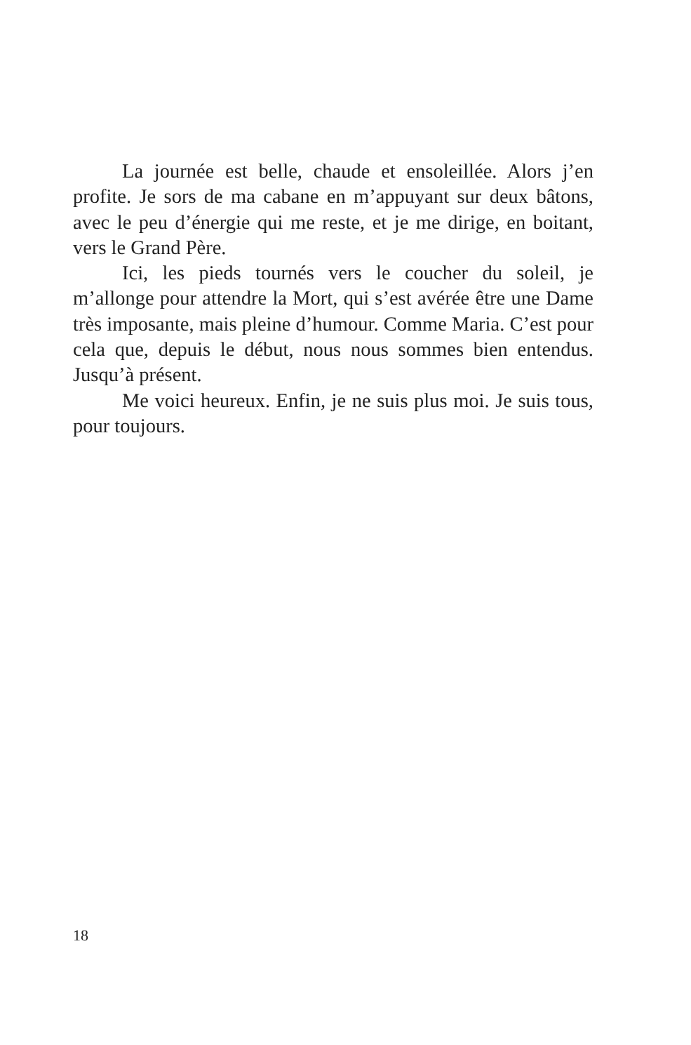La journée est belle, chaude et ensoleillée. Alors j’en profite. Je sors de ma cabane en m’appuyant sur deux bâtons, avec le peu d’énergie qui me reste, et je me dirige, en boitant, vers le Grand Père.
Ici, les pieds tournés vers le coucher du soleil, je m’allonge pour attendre la Mort, qui s’est avérée être une Dame très imposante, mais pleine d’humour. Comme Maria. C’est pour cela que, depuis le début, nous nous sommes bien entendus. Jusqu’à présent.
Me voici heureux. Enfin, je ne suis plus moi. Je suis tous, pour toujours.
18